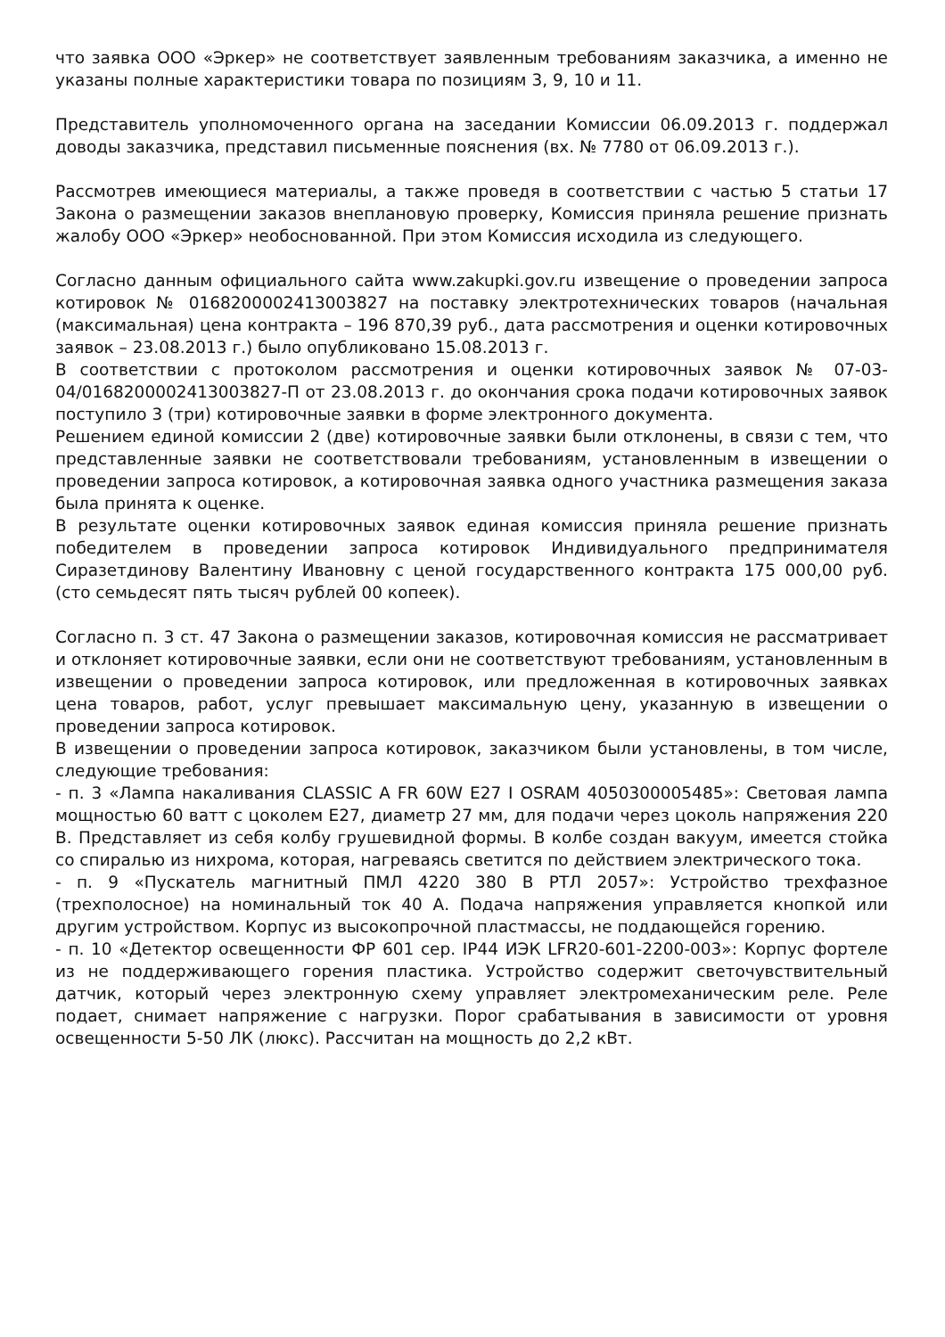что заявка ООО «Эркер» не соответствует заявленным требованиям заказчика, а именно не указаны полные характеристики товара по позициям 3, 9, 10 и 11.
Представитель уполномоченного органа на заседании Комиссии 06.09.2013 г. поддержал доводы заказчика, представил письменные пояснения (вх. № 7780 от 06.09.2013 г.).
Рассмотрев имеющиеся материалы, а также проведя в соответствии с частью 5 статьи 17 Закона о размещении заказов внеплановую проверку, Комиссия приняла решение признать жалобу ООО «Эркер» необоснованной. При этом Комиссия исходила из следующего.
Согласно данным официального сайта www.zakupki.gov.ru извещение о проведении запроса котировок № 0168200002413003827 на поставку электротехнических товаров (начальная (максимальная) цена контракта – 196 870,39 руб., дата рассмотрения и оценки котировочных заявок – 23.08.2013 г.) было опубликовано 15.08.2013 г.
В соответствии с протоколом рассмотрения и оценки котировочных заявок № 07-03-04/0168200002413003827-П от 23.08.2013 г. до окончания срока подачи котировочных заявок поступило 3 (три) котировочные заявки в форме электронного документа.
Решением единой комиссии 2 (две) котировочные заявки были отклонены, в связи с тем, что представленные заявки не соответствовали требованиям, установленным в извещении о проведении запроса котировок, а котировочная заявка одного участника размещения заказа была принята к оценке.
В результате оценки котировочных заявок единая комиссия приняла решение признать победителем в проведении запроса котировок Индивидуального предпринимателя Сиразетдинову Валентину Ивановну с ценой государственного контракта 175 000,00 руб. (сто семьдесят пять тысяч рублей 00 копеек).
Согласно п. 3 ст. 47 Закона о размещении заказов, котировочная комиссия не рассматривает и отклоняет котировочные заявки, если они не соответствуют требованиям, установленным в извещении о проведении запроса котировок, или предложенная в котировочных заявках цена товаров, работ, услуг превышает максимальную цену, указанную в извещении о проведении запроса котировок.
В извещении о проведении запроса котировок, заказчиком были установлены, в том числе, следующие требования:
- п. 3 «Лампа накаливания CLASSIC A FR 60W E27 I OSRAM 4050300005485»: Световая лампа мощностью 60 ватт с цоколем Е27, диаметр 27 мм, для подачи через цоколь напряжения 220 В. Представляет из себя колбу грушевидной формы. В колбе создан вакуум, имеется стойка со спиралью из нихрома, которая, нагреваясь светится по действием электрического тока.
- п. 9 «Пускатель магнитный ПМЛ 4220 380 В РТЛ 2057»: Устройство трехфазное (трехполосное) на номинальный ток 40 А. Подача напряжения управляется кнопкой или другим устройством. Корпус из высокопрочной пластмассы, не поддающейся горению.
- п. 10 «Детектор освещенности ФР 601 сер. IP44 ИЭК LFR20-601-2200-003»: Корпус фортеле из не поддерживающего горения пластика. Устройство содержит светочувствительный датчик, который через электронную схему управляет электромеханическим реле. Реле подает, снимает напряжение с нагрузки. Порог срабатывания в зависимости от уровня освещенности 5-50 ЛК (люкс). Рассчитан на мощность до 2,2 кВт.